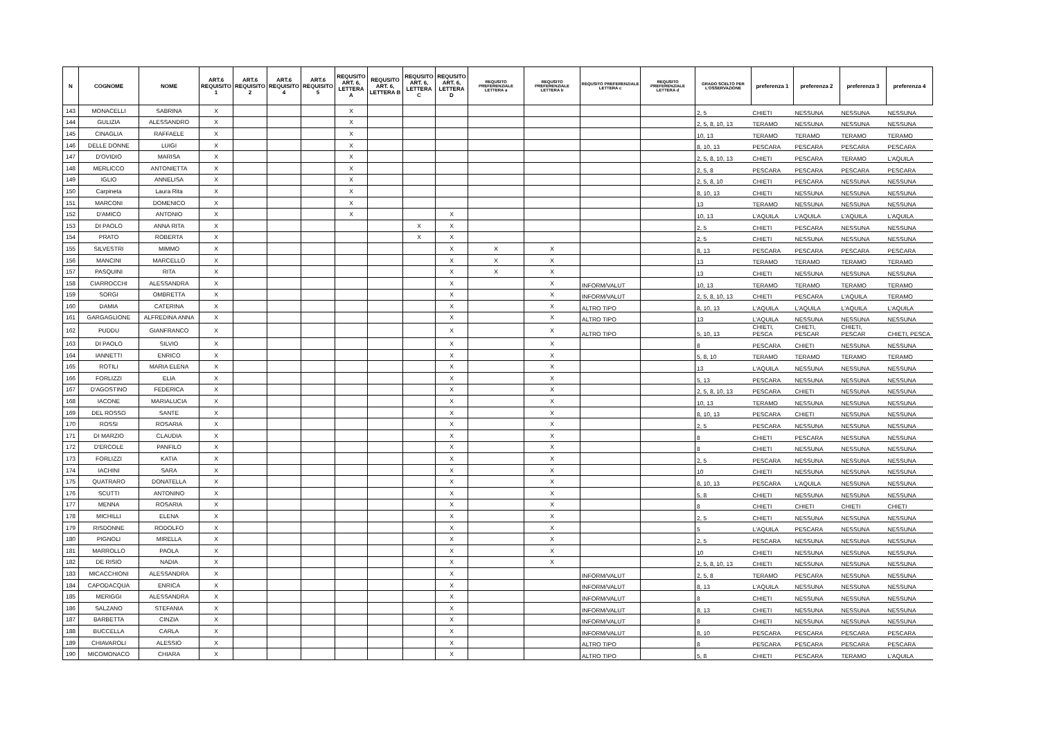| N | COGNOME | NOME | ART.6 REQUISITO 1 | ART.6 REQUISITO 2 | ART.6 REQUISITO 4 | ART.6 REQUISITO 5 | REQUSITO ART. 6, LETTERA A | REQUSITO ART. 6, LETTERA B | REQUSITO ART. 6, LETTERA C | REQUSITO ART. 6, LETTERA D | REQUSITO PREFERENZIALE LETTERA a | REQUSITO PREFERENZIALE LETTERA b | REQUSITO PREFERENZIALE LETTERA c | REQUSITO PREFERENZIALE LETTERA d | GRADO SCELTO PER L'OSSERVAZIONE | preferenza 1 | preferenza 2 | preferenza 3 | preferenza 4 |
| --- | --- | --- | --- | --- | --- | --- | --- | --- | --- | --- | --- | --- | --- | --- | --- | --- | --- | --- | --- |
| 143 | MONACELLI | SABRINA | X | | | | X | | | | | | | | 2, 5 | CHIETI | NESSUNA | NESSUNA | NESSUNA |
| 144 | GULIZIA | ALESSANDRO | X | | | | X | | | | | | | | 2, 5, 8, 10, 13 | TERAMO | NESSUNA | NESSUNA | NESSUNA |
| 145 | CINAGLIA | RAFFAELE | X | | | | X | | | | | | | | 10, 13 | TERAMO | TERAMO | TERAMO | TERAMO |
| 146 | DELLE DONNE | LUIGI | X | | | | X | | | | | | | | 8, 10, 13 | PESCARA | PESCARA | PESCARA | PESCARA |
| 147 | D'OVIDIO | MARISA | X | | | | X | | | | | | | | 2, 5, 8, 10, 13 | CHIETI | PESCARA | TERAMO | L'AQUILA |
| 148 | MERLICCO | ANTONIETTA | X | | | | X | | | | | | | | 2, 5, 8 | PESCARA | PESCARA | PESCARA | PESCARA |
| 149 | IGLIO | ANNELISA | X | | | | X | | | | | | | | 2, 5, 8, 10 | CHIETI | PESCARA | NESSUNA | NESSUNA |
| 150 | Carpineta | Laura Rita | X | | | | X | | | | | | | | 8, 10, 13 | CHIETI | NESSUNA | NESSUNA | NESSUNA |
| 151 | MARCONI | DOMENICO | X | | | | X | | | | | | | | 13 | TERAMO | NESSUNA | NESSUNA | NESSUNA |
| 152 | D'AMICO | ANTONIO | X | | | | X | | | X | | | | | 10, 13 | L'AQUILA | L'AQUILA | L'AQUILA | L'AQUILA |
| 153 | DI PAOLO | ANNA RITA | X | | | | | | X | X | | | | | 2, 5 | CHIETI | PESCARA | NESSUNA | NESSUNA |
| 154 | PRATO | ROBERTA | X | | | | | | X | X | | | | | 2, 5 | CHIETI | NESSUNA | NESSUNA | NESSUNA |
| 155 | SILVESTRI | MIMMO | X | | | | | | | X | X | X | | | 8, 13 | PESCARA | PESCARA | PESCARA | PESCARA |
| 156 | MANCINI | MARCELLO | X | | | | | | | X | X | X | | | 13 | TERAMO | TERAMO | TERAMO | TERAMO |
| 157 | PASQUINI | RITA | X | | | | | | | X | X | X | | | 13 | CHIETI | NESSUNA | NESSUNA | NESSUNA |
| 158 | CIARROCCHI | ALESSANDRA | X | | | | | | | X | | X | INFORM/VALUT | | 10, 13 | TERAMO | TERAMO | TERAMO | TERAMO |
| 159 | SORGI | OMBRETTA | X | | | | | | | X | | X | INFORM/VALUT | | 2, 5, 8, 10, 13 | CHIETI | PESCARA | L'AQUILA | TERAMO |
| 160 | DAMIA | CATERINA | X | | | | | | | X | | X | ALTRO TIPO | | 8, 10, 13 | L'AQUILA | L'AQUILA | L'AQUILA | L'AQUILA |
| 161 | GARGAGLIONE | ALFREDINA ANNA | X | | | | | | | X | | X | ALTRO TIPO | | 13 | L'AQUILA | NESSUNA | NESSUNA | NESSUNA |
| 162 | PUDDU | GIANFRANCO | X | | | | | | | X | | X | ALTRO TIPO | | 5, 10, 13 | CHIETI, PESCA | CHIETI, PESCAR | CHIETI, PESCAR | CHIETI, PESCA |
| 163 | DI PAOLO | SILVIO | X | | | | | | | X | | X | | | 8 | PESCARA | CHIETI | NESSUNA | NESSUNA |
| 164 | IANNETTI | ENRICO | X | | | | | | | X | | X | | | 5, 8, 10 | TERAMO | TERAMO | TERAMO | TERAMO |
| 165 | ROTILI | MARIA ELENA | X | | | | | | | X | | X | | | 13 | L'AQUILA | NESSUNA | NESSUNA | NESSUNA |
| 166 | FORLIZZI | ELIA | X | | | | | | | X | | X | | | 5, 13 | PESCARA | NESSUNA | NESSUNA | NESSUNA |
| 167 | D'AGOSTINO | FEDERICA | X | | | | | | | X | | X | | | 2, 5, 8, 10, 13 | PESCARA | CHIETI | NESSUNA | NESSUNA |
| 168 | IACONE | MARIALUCIA | X | | | | | | | X | | X | | | 10, 13 | TERAMO | NESSUNA | NESSUNA | NESSUNA |
| 169 | DEL ROSSO | SANTE | X | | | | | | | X | | X | | | 8, 10, 13 | PESCARA | CHIETI | NESSUNA | NESSUNA |
| 170 | ROSSI | ROSARIA | X | | | | | | | X | | X | | | 2, 5 | PESCARA | NESSUNA | NESSUNA | NESSUNA |
| 171 | DI MARZIO | CLAUDIA | X | | | | | | | X | | X | | | 8 | CHIETI | PESCARA | NESSUNA | NESSUNA |
| 172 | D'ERCOLE | PANFILO | X | | | | | | | X | | X | | | 8 | CHIETI | NESSUNA | NESSUNA | NESSUNA |
| 173 | FORLIZZI | KATIA | X | | | | | | | X | | X | | | 2, 5 | PESCARA | NESSUNA | NESSUNA | NESSUNA |
| 174 | IACHINI | SARA | X | | | | | | | X | | X | | | 10 | CHIETI | NESSUNA | NESSUNA | NESSUNA |
| 175 | QUATRARO | DONATELLA | X | | | | | | | X | | X | | | 8, 10, 13 | PESCARA | L'AQUILA | NESSUNA | NESSUNA |
| 176 | SCUTTI | ANTONINO | X | | | | | | | X | | X | | | 5, 8 | CHIETI | NESSUNA | NESSUNA | NESSUNA |
| 177 | MENNA | ROSARIA | X | | | | | | | X | | X | | | 8 | CHIETI | CHIETI | CHIETI | CHIETI |
| 178 | MICHILLI | ELENA | X | | | | | | | X | | X | | | 2, 5 | CHIETI | NESSUNA | NESSUNA | NESSUNA |
| 179 | RISDONNE | RODOLFO | X | | | | | | | X | | X | | | 5 | L'AQUILA | PESCARA | NESSUNA | NESSUNA |
| 180 | PIGNOLI | MIRELLA | X | | | | | | | X | | X | | | 2, 5 | PESCARA | NESSUNA | NESSUNA | NESSUNA |
| 181 | MARROLLO | PAOLA | X | | | | | | | X | | X | | | 10 | CHIETI | NESSUNA | NESSUNA | NESSUNA |
| 182 | DE RISIO | NADIA | X | | | | | | | X | | X | | | 2, 5, 8, 10, 13 | CHIETI | NESSUNA | NESSUNA | NESSUNA |
| 183 | MICACCHIONI | ALESSANDRA | X | | | | | | | X | | | INFORM/VALUT | | 2, 5, 8 | TERAMO | PESCARA | NESSUNA | NESSUNA |
| 184 | CAPODACQUA | ENRICA | X | | | | | | | X | | | INFORM/VALUT | | 8, 13 | L'AQUILA | NESSUNA | NESSUNA | NESSUNA |
| 185 | MERIGGI | ALESSANDRA | X | | | | | | | X | | | INFORM/VALUT | | 8 | CHIETI | NESSUNA | NESSUNA | NESSUNA |
| 186 | SALZANO | STEFANIA | X | | | | | | | X | | | INFORM/VALUT | | 8, 13 | CHIETI | NESSUNA | NESSUNA | NESSUNA |
| 187 | BARBETTA | CINZIA | X | | | | | | | X | | | INFORM/VALUT | | 8 | CHIETI | NESSUNA | NESSUNA | NESSUNA |
| 188 | BUCCELLA | CARLA | X | | | | | | | X | | | INFORM/VALUT | | 8, 10 | PESCARA | PESCARA | PESCARA | PESCARA |
| 189 | CHIAVAROLI | ALESSIO | X | | | | | | | X | | | ALTRO TIPO | | 8 | PESCARA | PESCARA | PESCARA | PESCARA |
| 190 | MICOMONACO | CHIARA | X | | | | | | | X | | | ALTRO TIPO | | 5, 8 | CHIETI | PESCARA | TERAMO | L'AQUILA |